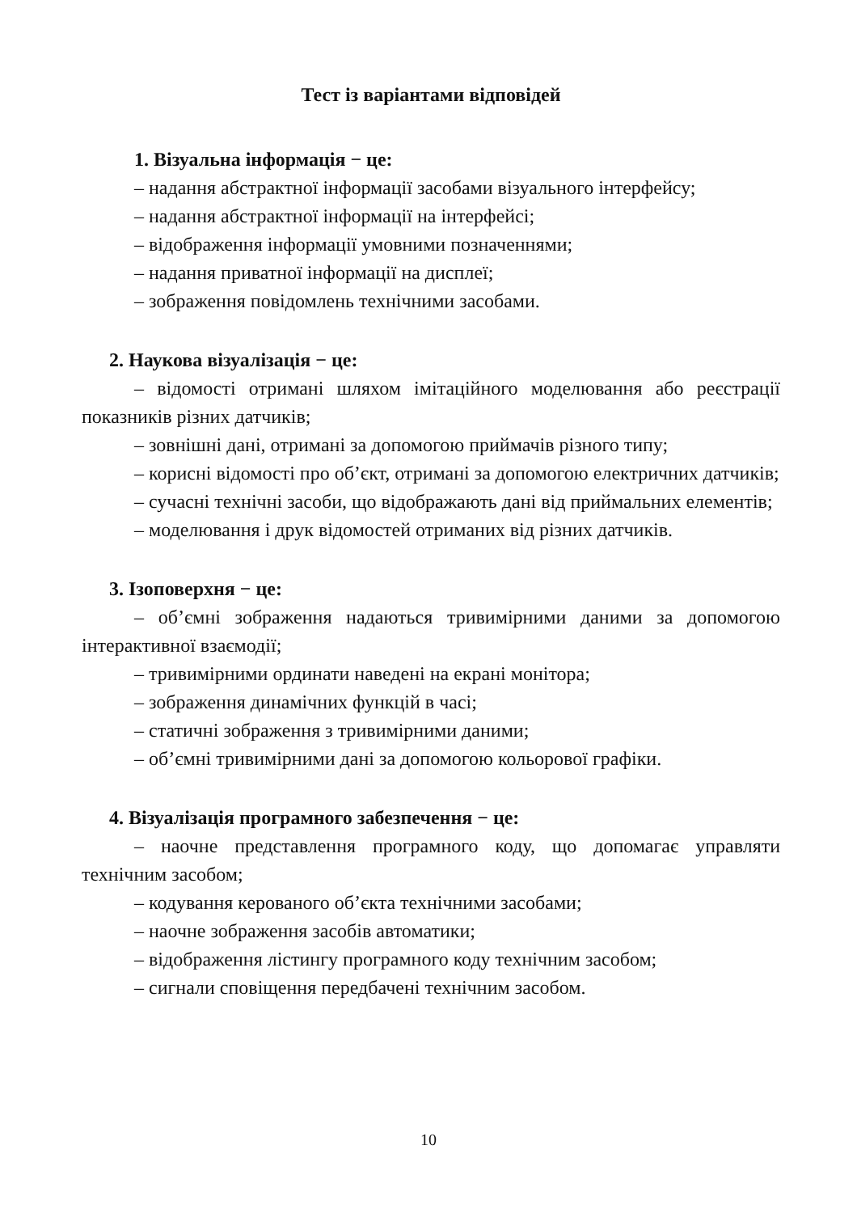Тест із варіантами відповідей
1. Візуальна інформація − це:
– надання абстрактної інформації засобами візуального інтерфейсу;
– надання абстрактної інформації на інтерфейсі;
– відображення інформації умовними позначеннями;
– надання приватної інформації на дисплеї;
– зображення повідомлень технічними засобами.
2. Наукова візуалізація − це:
– відомості отримані шляхом імітаційного моделювання або реєстрації показників різних датчиків;
– зовнішні дані, отримані за допомогою приймачів різного типу;
– корисні відомості про об’єкт, отримані за допомогою електричних датчиків;
– сучасні технічні засоби, що відображають дані від приймальних елементів;
– моделювання і друк відомостей отриманих від різних датчиків.
3. Ізоповерхня − це:
– об’ємні зображення надаються тривимірними даними за допомогою інтерактивної взаємодії;
– тривимірними ординати наведені на екрані монітора;
– зображення динамічних функцій в часі;
– статичні зображення з тривимірними даними;
– об’ємні тривимірними дані за допомогою кольорової графіки.
4. Візуалізація програмного забезпечення − це:
– наочне представлення програмного коду, що допомагає управляти технічним засобом;
– кодування керованого об’єкта технічними засобами;
– наочне зображення засобів автоматики;
– відображення лістингу програмного коду технічним засобом;
– сигнали сповіщення передбачені технічним засобом.
10